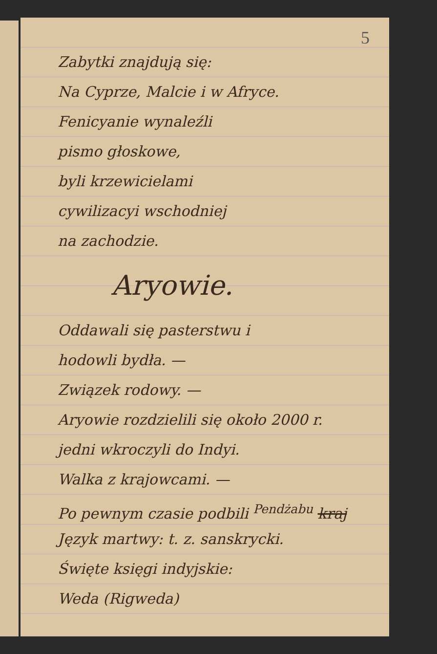5
Zabytki znajdują się:
Na Cyprze, Malcie i w Afryce.
Fenicyanie wynaleźli
pismo głoskowe,
byli krzewicielami
cywilizacyi wschodniej
na zachodzie.
Aryowie.
Oddawali się pasterstwu i
hodowli bydła. —
Związek rodowy. —
Aryowie rozdzielili się około 2000 r.
jedni wkroczyli do Indyi.
Walka z krajowcami. —
Po pewnym czasie podbili <sup>Pendżabu</sup> kraj
Język martwy: t. z. sanskrycki.
Święte księgi indyjskie:
Weda (Rigweda)